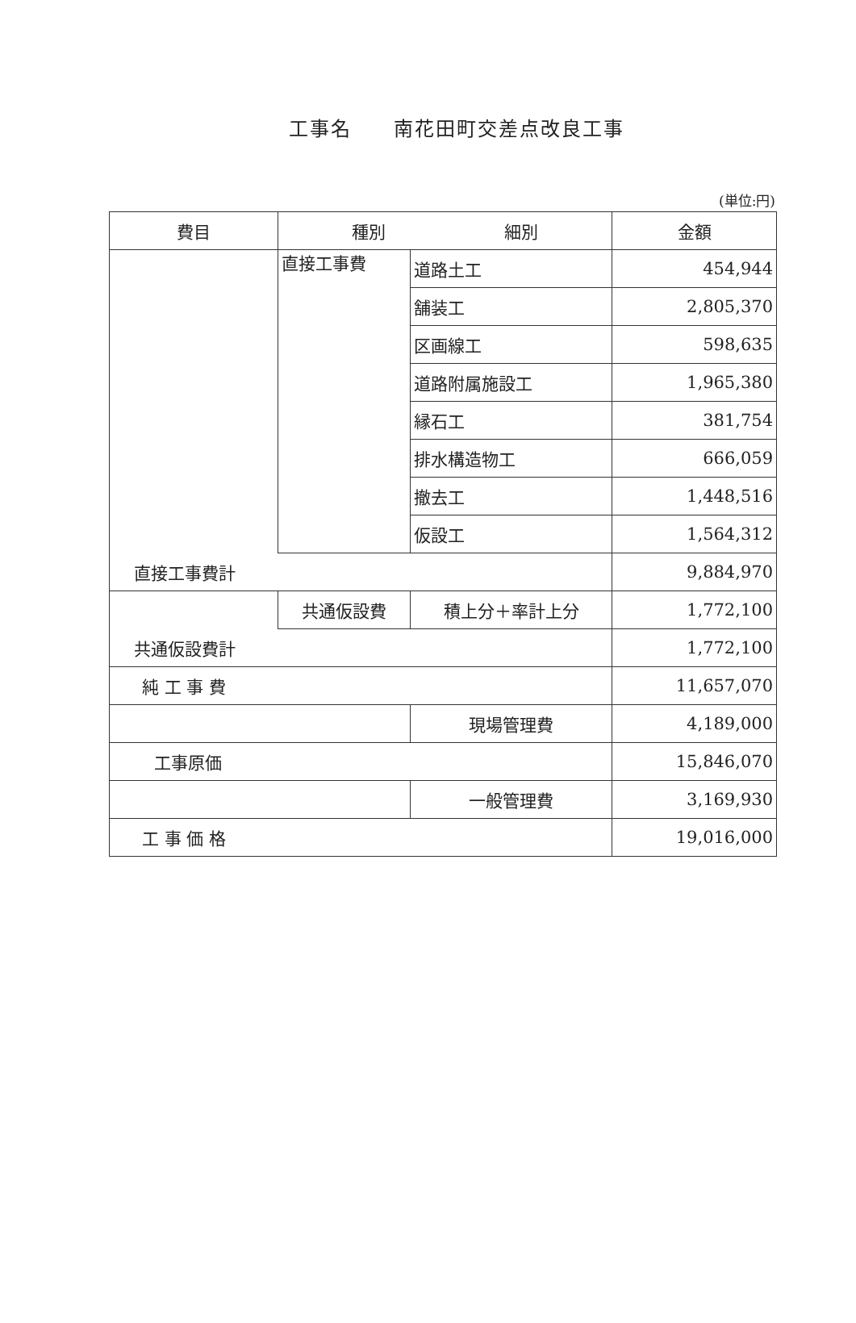工事名　　南花田町交差点改良工事
(単位:円)
| 費目 | 種別 細別 | | 金額 |
| --- | --- | --- | --- |
| | 直接工事費 | 道路土工 | 454,944 |
| | | 舗装工 | 2,805,370 |
| | | 区画線工 | 598,635 |
| | | 道路附属施設工 | 1,965,380 |
| | | 縁石工 | 381,754 |
| | | 排水構造物工 | 666,059 |
| | | 撤去工 | 1,448,516 |
| | | 仮設工 | 1,564,312 |
| 直接工事費計 | | | 9,884,970 |
| | 共通仮設費 | 積上分＋率計上分 | 1,772,100 |
| 共通仮設費計 | | | 1,772,100 |
| 純 工 事 費 | | | 11,657,070 |
| | | 現場管理費 | 4,189,000 |
| 工事原価 | | | 15,846,070 |
| | | 一般管理費 | 3,169,930 |
| 工 事 価 格 | | | 19,016,000 |